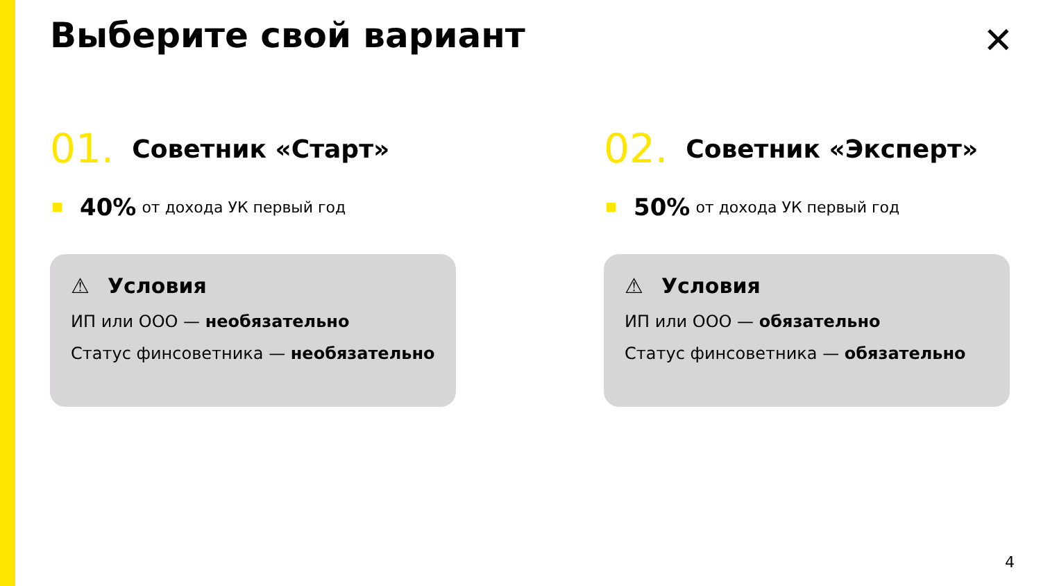Выберите свой вариант ✕
01. Советник «Старт»
40% от дохода УК первый год
⚠ Условия
ИП или ООО — необязательно
Статус финсоветника — необязательно
02. Советник «Эксперт»
50% от дохода УК первый год
⚠ Условия
ИП или ООО — обязательно
Статус финсоветника — обязательно
4